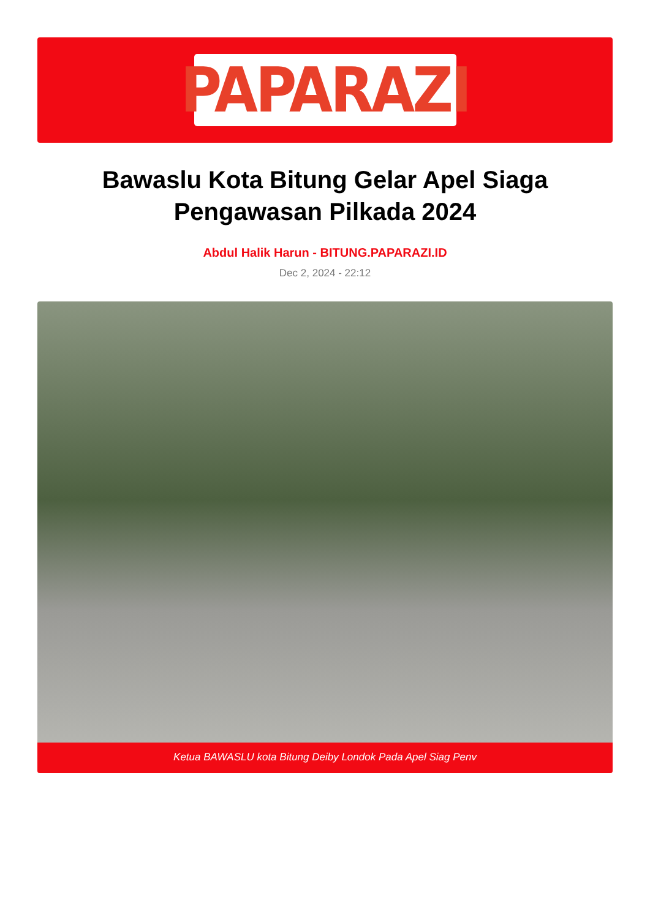PAPARAZI
Bawaslu Kota Bitung Gelar Apel Siaga Pengawasan Pilkada 2024
Abdul Halik Harun - BITUNG.PAPARAZI.ID
Dec 2, 2024 - 22:12
Ketua BAWASLU kota Bitung Deiby Londok Pada Apel Siag Penv